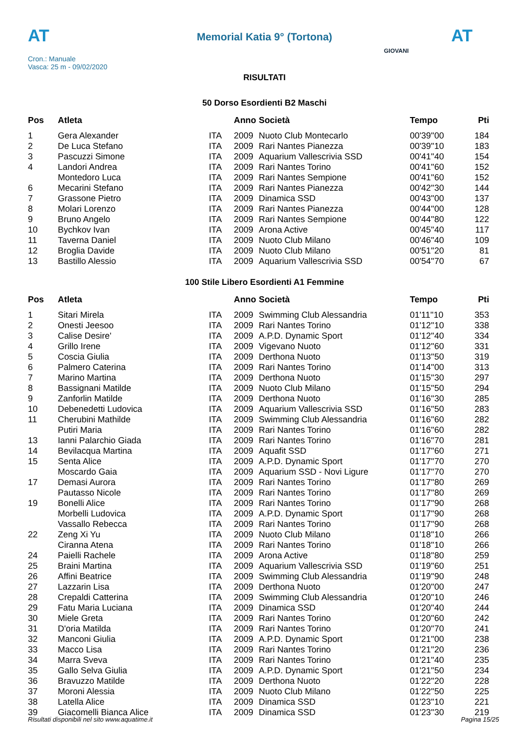AT
Memorial Katia 9° (Tortona) AT
Cron.: Manuale
Vasca: 25 m - 09/02/2020
GIOVANI
RISULTATI
50 Dorso Esordienti B2 Maschi
| Pos | Atleta | | Anno | Società | Tempo | Pti |
| --- | --- | --- | --- | --- | --- | --- |
| 1 | Gera Alexander | ITA | 2009 | Nuoto Club Montecarlo | 00'39''00 | 184 |
| 2 | De Luca Stefano | ITA | 2009 | Rari Nantes Pianezza | 00'39''10 | 183 |
| 3 | Pascuzzi Simone | ITA | 2009 | Aquarium Vallescrivia SSD | 00'41''40 | 154 |
| 4 | Landori Andrea | ITA | 2009 | Rari Nantes Torino | 00'41''60 | 152 |
| | Montedoro Luca | ITA | 2009 | Rari Nantes Sempione | 00'41''60 | 152 |
| 6 | Mecarini Stefano | ITA | 2009 | Rari Nantes Pianezza | 00'42''30 | 144 |
| 7 | Grassone Pietro | ITA | 2009 | Dinamica SSD | 00'43''00 | 137 |
| 8 | Molari Lorenzo | ITA | 2009 | Rari Nantes Pianezza | 00'44''00 | 128 |
| 9 | Bruno Angelo | ITA | 2009 | Rari Nantes Sempione | 00'44''80 | 122 |
| 10 | Bychkov Ivan | ITA | 2009 | Arona Active | 00'45''40 | 117 |
| 11 | Taverna Daniel | ITA | 2009 | Nuoto Club Milano | 00'46''40 | 109 |
| 12 | Broglia Davide | ITA | 2009 | Nuoto Club Milano | 00'51''20 | 81 |
| 13 | Bastillo Alessio | ITA | 2009 | Aquarium Vallescrivia SSD | 00'54''70 | 67 |
100 Stile Libero Esordienti A1 Femmine
| Pos | Atleta | | Anno | Società | Tempo | Pti |
| --- | --- | --- | --- | --- | --- | --- |
| 1 | Sitari Mirela | ITA | 2009 | Swimming Club Alessandria | 01'11''10 | 353 |
| 2 | Onesti Jeesoo | ITA | 2009 | Rari Nantes Torino | 01'12''10 | 338 |
| 3 | Calise Desire' | ITA | 2009 | A.P.D. Dynamic Sport | 01'12''40 | 334 |
| 4 | Grillo Irene | ITA | 2009 | Vigevano Nuoto | 01'12''60 | 331 |
| 5 | Coscia Giulia | ITA | 2009 | Derthona Nuoto | 01'13''50 | 319 |
| 6 | Palmero Caterina | ITA | 2009 | Rari Nantes Torino | 01'14''00 | 313 |
| 7 | Marino Martina | ITA | 2009 | Derthona Nuoto | 01'15''30 | 297 |
| 8 | Bassignani Matilde | ITA | 2009 | Nuoto Club Milano | 01'15''50 | 294 |
| 9 | Zanforlin Matilde | ITA | 2009 | Derthona Nuoto | 01'16''30 | 285 |
| 10 | Debenedetti Ludovica | ITA | 2009 | Aquarium Vallescrivia SSD | 01'16''50 | 283 |
| 11 | Cherubini Mathilde | ITA | 2009 | Swimming Club Alessandria | 01'16''60 | 282 |
| | Putiri Maria | ITA | 2009 | Rari Nantes Torino | 01'16''60 | 282 |
| 13 | Ianni Palarchio Giada | ITA | 2009 | Rari Nantes Torino | 01'16''70 | 281 |
| 14 | Bevilacqua Martina | ITA | 2009 | Aquafit SSD | 01'17''60 | 271 |
| 15 | Senta Alice | ITA | 2009 | A.P.D. Dynamic Sport | 01'17''70 | 270 |
| | Moscardo Gaia | ITA | 2009 | Aquarium SSD - Novi Ligure | 01'17''70 | 270 |
| 17 | Demasi Aurora | ITA | 2009 | Rari Nantes Torino | 01'17''80 | 269 |
| | Pautasso Nicole | ITA | 2009 | Rari Nantes Torino | 01'17''80 | 269 |
| 19 | Bonelli Alice | ITA | 2009 | Rari Nantes Torino | 01'17''90 | 268 |
| | Morbelli Ludovica | ITA | 2009 | A.P.D. Dynamic Sport | 01'17''90 | 268 |
| | Vassallo Rebecca | ITA | 2009 | Rari Nantes Torino | 01'17''90 | 268 |
| 22 | Zeng Xi Yu | ITA | 2009 | Nuoto Club Milano | 01'18''10 | 266 |
| | Ciranna Atena | ITA | 2009 | Rari Nantes Torino | 01'18''10 | 266 |
| 24 | Paielli Rachele | ITA | 2009 | Arona Active | 01'18''80 | 259 |
| 25 | Braini Martina | ITA | 2009 | Aquarium Vallescrivia SSD | 01'19''60 | 251 |
| 26 | Affini Beatrice | ITA | 2009 | Swimming Club Alessandria | 01'19''90 | 248 |
| 27 | Lazzarin Lisa | ITA | 2009 | Derthona Nuoto | 01'20''00 | 247 |
| 28 | Crepaldi Catterina | ITA | 2009 | Swimming Club Alessandria | 01'20''10 | 246 |
| 29 | Fatu Maria Luciana | ITA | 2009 | Dinamica SSD | 01'20''40 | 244 |
| 30 | Miele Greta | ITA | 2009 | Rari Nantes Torino | 01'20''60 | 242 |
| 31 | D'oria Matilda | ITA | 2009 | Rari Nantes Torino | 01'20''70 | 241 |
| 32 | Manconi Giulia | ITA | 2009 | A.P.D. Dynamic Sport | 01'21''00 | 238 |
| 33 | Macco Lisa | ITA | 2009 | Rari Nantes Torino | 01'21''20 | 236 |
| 34 | Marra Sveva | ITA | 2009 | Rari Nantes Torino | 01'21''40 | 235 |
| 35 | Gallo Selva Giulia | ITA | 2009 | A.P.D. Dynamic Sport | 01'21''50 | 234 |
| 36 | Bravuzzo Matilde | ITA | 2009 | Derthona Nuoto | 01'22''20 | 228 |
| 37 | Moroni Alessia | ITA | 2009 | Nuoto Club Milano | 01'22''50 | 225 |
| 38 | Latella Alice | ITA | 2009 | Dinamica SSD | 01'23''10 | 221 |
| 39 | Giacomelli Bianca Alice | ITA | 2009 | Dinamica SSD | 01'23''30 | 219 |
Risultati disponibili nel sito www.aquatime.it Pagina 15/25